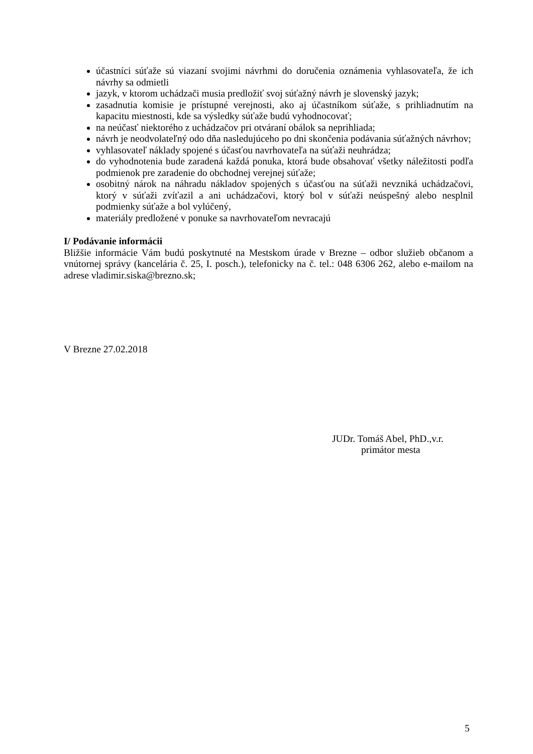účastníci súťaže sú viazaní svojimi návrhmi do doručenia oznámenia vyhlasovateľa, že ich návrhy sa odmietli
jazyk, v ktorom uchádzači musia predložiť svoj súťažný návrh je slovenský jazyk;
zasadnutia komisie je prístupné verejnosti, ako aj účastníkom súťaže, s prihliadnutím na kapacitu miestnosti, kde sa výsledky súťaže budú vyhodnocovať;
na neúčasť niektorého z uchádzačov pri otváraní obálok sa neprihliada;
návrh je neodvolateľný odo dňa nasledujúceho po dni skončenia podávania súťažných návrhov;
vyhlasovateľ náklady spojené s účasťou navrhovateľa na súťaži neuhrádza;
do vyhodnotenia bude zaradená každá ponuka, ktorá bude obsahovať všetky náležitosti podľa podmienok pre zaradenie do obchodnej verejnej súťaže;
osobitný nárok na náhradu nákladov spojených s účasťou na súťaži nevzniká uchádzačovi, ktorý v súťaži zvíťazil a ani uchádzačovi, ktorý bol v súťaži neúspešný alebo nesplnil podmienky súťaže a bol vylúčený,
materiály predložené v ponuke sa navrhovateľom nevracajú
I/ Podávanie informácii
Bližšie informácie Vám budú poskytnuté na Mestskom úrade v Brezne – odbor služieb občanom a vnútornej správy (kancelária č. 25, I. posch.), telefonicky na č. tel.: 048 6306 262, alebo e-mailom na adrese vladimir.siska@brezno.sk;
V Brezne 27.02.2018
JUDr. Tomáš Abel, PhD.,v.r.
primátor mesta
5